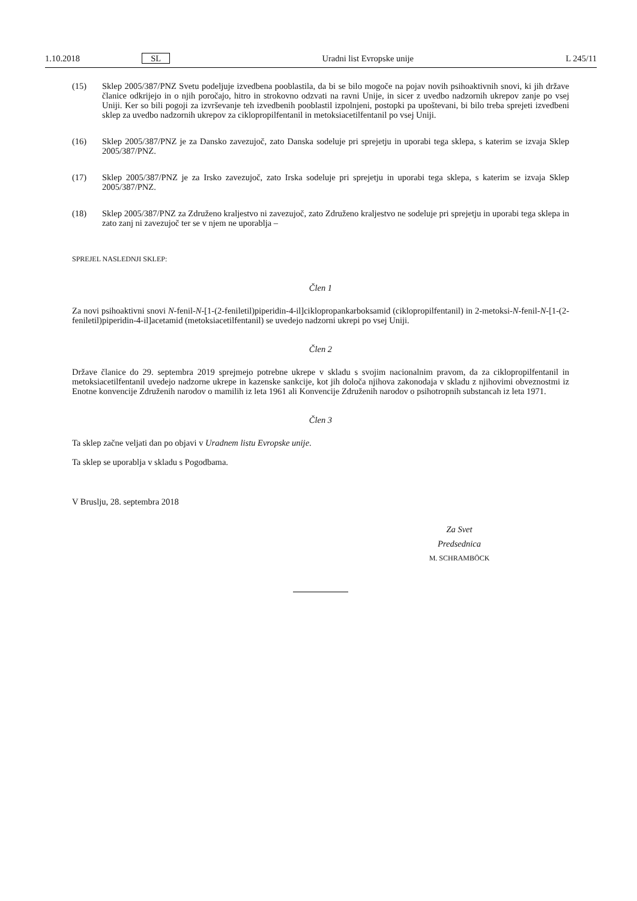1.10.2018 SL Uradni list Evropske unije L 245/11
(15) Sklep 2005/387/PNZ Svetu podeljuje izvedbena pooblastila, da bi se bilo mogoče na pojav novih psihoaktivnih snovi, ki jih države članice odkrijejo in o njih poročajo, hitro in strokovno odzvati na ravni Unije, in sicer z uvedbo nadzornih ukrepov zanje po vsej Uniji. Ker so bili pogoji za izvrševanje teh izvedbenih pooblastil izpolnjeni, postopki pa upoštevani, bi bilo treba sprejeti izvedbeni sklep za uvedbo nadzornih ukrepov za ciklopropilfentanil in metoksiacetilfentanil po vsej Uniji.
(16) Sklep 2005/387/PNZ je za Dansko zavezujoč, zato Danska sodeluje pri sprejetju in uporabi tega sklepa, s katerim se izvaja Sklep 2005/387/PNZ.
(17) Sklep 2005/387/PNZ je za Irsko zavezujoč, zato Irska sodeluje pri sprejetju in uporabi tega sklepa, s katerim se izvaja Sklep 2005/387/PNZ.
(18) Sklep 2005/387/PNZ za Združeno kraljestvo ni zavezujoč, zato Združeno kraljestvo ne sodeluje pri sprejetju in uporabi tega sklepa in zato zanj ni zavezujoč ter se v njem ne uporablja –
SPREJEL NASLEDNJI SKLEP:
Člen 1
Za novi psihoaktivni snovi N-fenil-N-[1-(2-feniletil)piperidin-4-il]ciklopropankarboksamid (ciklopropilfentanil) in 2-metoksi-N-fenil-N-[1-(2-feniletil)piperidin-4-il]acetamid (metoksiacetilfentanil) se uvedejo nadzorni ukrepi po vsej Uniji.
Člen 2
Države članice do 29. septembra 2019 sprejmejo potrebne ukrepe v skladu s svojim nacionalnim pravom, da za ciklopropilfentanil in metoksiacetilfentanil uvedejo nadzorne ukrepe in kazenske sankcije, kot jih določa njihova zakonodaja v skladu z njihovimi obveznostmi iz Enotne konvencije Združenih narodov o mamilih iz leta 1961 ali Konvencije Združenih narodov o psihotropnih substancah iz leta 1971.
Člen 3
Ta sklep začne veljati dan po objavi v Uradnem listu Evropske unije.
Ta sklep se uporablja v skladu s Pogodbama.
V Bruslju, 28. septembra 2018
Za Svet
Predsednica
M. SCHRAMBÖCK